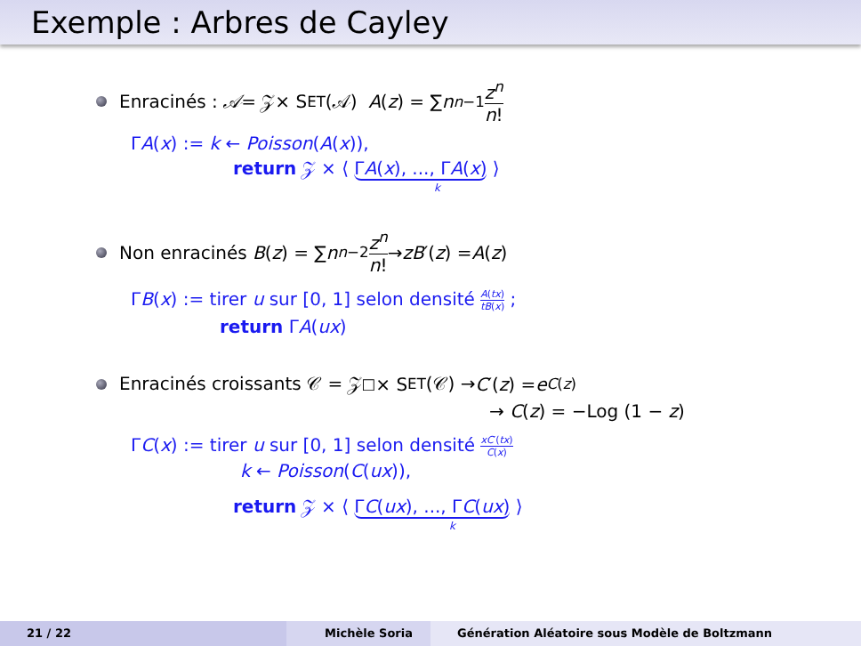Exemple : Arbres de Cayley
Enracinés : 𝒜 = 𝒵× S ET (𝒜) A (z) = ∑ n<sup>n−1</sup> z<sup>n</sup> n!
ΓA(x) := k ← Poisson(A(x)),
return 𝒵 × ⟨ ΓA(x), ..., ΓA(x) ⟩
k
Non enracinés B (z) = ∑ n<sup>n−2</sup> z<sup>n</sup> n! → zB ′(z) = A (z)
ΓB(x) := tirer u sur [0, 1] selon densité A(tx) tB(x) ;
return ΓA(ux)
Enracinés croissants 𝒞 = 𝒵<sup>□</sup>× S ET (𝒞) → C ′(z) = e<sup>C(z)</sup>
→ C(z) = −Log (1 − z)
ΓC(x) := tirer u sur [0, 1] selon densité xC′(tx) C(x)
k ← Poisson(C(ux)),
return 𝒵 × ⟨ ΓC(ux), ..., ΓC(ux) ⟩
k
21 / 22 Michèle Soria Génération Aléatoire sous Modèle de Boltzmann